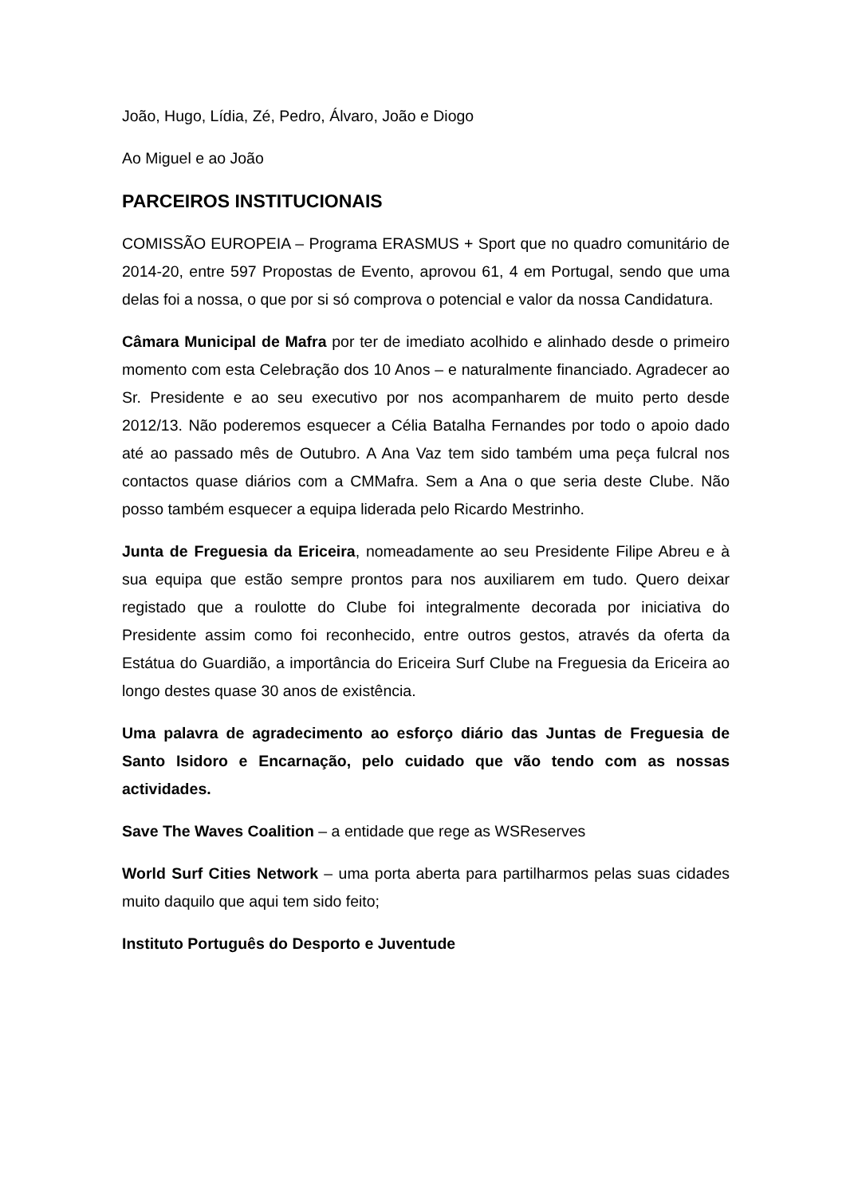João, Hugo, Lídia, Zé, Pedro, Álvaro, João e Diogo
Ao Miguel e ao João
PARCEIROS INSTITUCIONAIS
COMISSÃO EUROPEIA – Programa ERASMUS + Sport que no quadro comunitário de 2014-20, entre 597 Propostas de Evento, aprovou 61, 4 em Portugal, sendo que uma delas foi a nossa, o que por si só comprova o potencial e valor da nossa Candidatura.
Câmara Municipal de Mafra por ter de imediato acolhido e alinhado desde o primeiro momento com esta Celebração dos 10 Anos – e naturalmente financiado. Agradecer ao Sr. Presidente e ao seu executivo por nos acompanharem de muito perto desde 2012/13. Não poderemos esquecer a Célia Batalha Fernandes por todo o apoio dado até ao passado mês de Outubro. A Ana Vaz tem sido também uma peça fulcral nos contactos quase diários com a CMMafra. Sem a Ana o que seria deste Clube. Não posso também esquecer a equipa liderada pelo Ricardo Mestrinho.
Junta de Freguesia da Ericeira, nomeadamente ao seu Presidente Filipe Abreu e à sua equipa que estão sempre prontos para nos auxiliarem em tudo. Quero deixar registado que a roulotte do Clube foi integralmente decorada por iniciativa do Presidente assim como foi reconhecido, entre outros gestos, através da oferta da Estátua do Guardião, a importância do Ericeira Surf Clube na Freguesia da Ericeira ao longo destes quase 30 anos de existência.
Uma palavra de agradecimento ao esforço diário das Juntas de Freguesia de Santo Isidoro e Encarnação, pelo cuidado que vão tendo com as nossas actividades.
Save The Waves Coalition – a entidade que rege as WSReserves
World Surf Cities Network – uma porta aberta para partilharmos pelas suas cidades muito daquilo que aqui tem sido feito;
Instituto Português do Desporto e Juventude